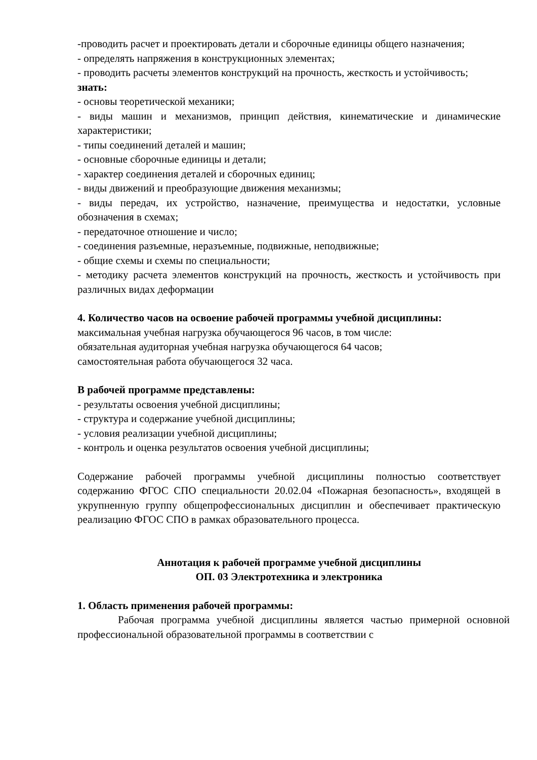-проводить расчет и проектировать детали и сборочные единицы общего назначения;
- определять напряжения в конструкционных элементах;
- проводить расчеты элементов конструкций на прочность, жесткость и устойчивость;
знать:
- основы теоретической механики;
- виды машин и механизмов, принцип действия, кинематические и динамические характеристики;
- типы соединений деталей и машин;
- основные сборочные единицы и детали;
- характер соединения деталей и сборочных единиц;
- виды движений и преобразующие движения механизмы;
- виды передач, их устройство, назначение, преимущества и недостатки, условные обозначения в схемах;
- передаточное отношение и число;
- соединения разъемные, неразъемные, подвижные, неподвижные;
- общие схемы и схемы по специальности;
- методику расчета элементов конструкций на прочность, жесткость и устойчивость при различных видах деформации
4. Количество часов на освоение рабочей программы учебной дисциплины:
максимальная учебная нагрузка обучающегося 96 часов, в том числе:
обязательная аудиторная учебная нагрузка обучающегося 64 часов;
самостоятельная работа обучающегося 32 часа.
В рабочей программе представлены:
- результаты освоения учебной дисциплины;
- структура и содержание учебной дисциплины;
- условия реализации учебной дисциплины;
- контроль и оценка результатов освоения учебной дисциплины;
Содержание рабочей программы учебной дисциплины полностью соответствует содержанию ФГОС СПО специальности 20.02.04 «Пожарная безопасность», входящей в укрупненную группу общепрофессиональных дисциплин и обеспечивает практическую реализацию ФГОС СПО в рамках образовательного процесса.
Аннотация к рабочей программе учебной дисциплины
ОП. 03 Электротехника и электроника
1. Область применения рабочей программы:
Рабочая программа учебной дисциплины является частью примерной основной профессиональной образовательной программы в соответствии с